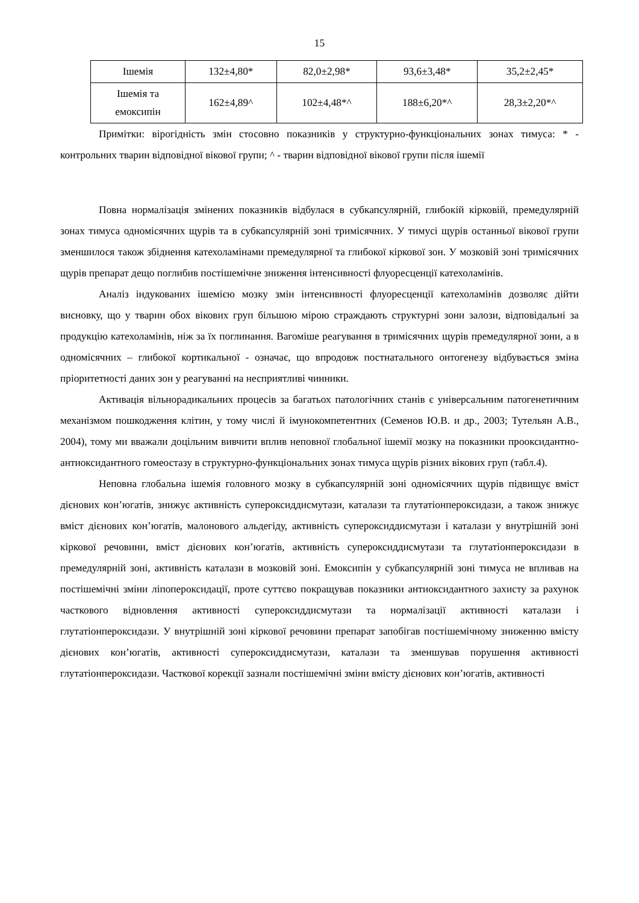15
| Ішемія | 132±4,80* | 82,0±2,98* | 93,6±3,48* | 35,2±2,45* |
| Ішемія та емоксипін | 162±4,89^ | 102±4,48*^ | 188±6,20*^ | 28,3±2,20*^ |
Примітки: вірогідність змін стосовно показників у структурно-функціональних зонах тимуса: * - контрольних тварин відповідної вікової групи; ^ - тварин відповідної вікової групи після ішемії
Повна нормалізація змінених показників відбулася в субкапсулярній, глибокій кірковій, премедулярній зонах тимуса одномісячних щурів та в субкапсулярній зоні тримісячних. У тимусі щурів останньої вікової групи зменшилося також збіднення катехоламінами премедулярної та глибокої кіркової зон. У мозковій зоні тримісячних щурів препарат дещо поглибив постішемічне зниження інтенсивності флуоресценції катехоламінів.
Аналіз індукованих ішемією мозку змін інтенсивності флуоресценції катехоламінів дозволяє дійти висновку, що у тварин обох вікових груп більшою мірою страждають структурні зони залози, відповідальні за продукцію катехоламінів, ніж за їх поглинання. Вагоміше реагування в тримісячних щурів премедулярної зони, а в одномісячних – глибокої кортикальної - означає, що впродовж постнатального онтогенезу відбувається зміна пріоритетності даних зон у реагуванні на несприятливі чинники.
Активація вільнорадикальних процесів за багатьох патологічних станів є універсальним патогенетичним механізмом пошкодження клітин, у тому числі й імунокомпетентних (Семенов Ю.В. и др., 2003; Тутельян А.В., 2004), тому ми вважали доцільним вивчити вплив неповної глобальної ішемії мозку на показники прооксидантно-антиоксидантного гомеостазу в структурно-функціональних зонах тимуса щурів різних вікових груп (табл.4).
Неповна глобальна ішемія головного мозку в субкапсулярній зоні одномісячних щурів підвищує вміст дієнових кон’югатів, знижує активність супероксиддисмутази, каталази та глутатіонпероксидази, а також знижує вміст дієнових кон’югатів, малонового альдегіду, активність супероксиддисмутази і каталази у внутрішній зоні кіркової речовини, вміст дієнових кон’югатів, активність супероксиддисмутази та глутатіонпероксидази в премедулярній зоні, активність каталази в мозковій зоні. Емоксипін у субкапсулярній зоні тимуса не впливав на постішемічні зміни ліпопероксидації, проте суттєво покращував показники антиоксидантного захисту за рахунок часткового відновлення активності супероксиддисмутази та нормалізації активності каталази і глутатіонпероксидази. У внутрішній зоні кіркової речовини препарат запобігав постішемічному зниженню вмісту дієнових кон’югатів, активності супероксиддисмутази, каталази та зменшував порушення активності глутатіонпероксидази. Часткової корекції зазнали постішемічні зміни вмісту дієнових кон’югатів, активності